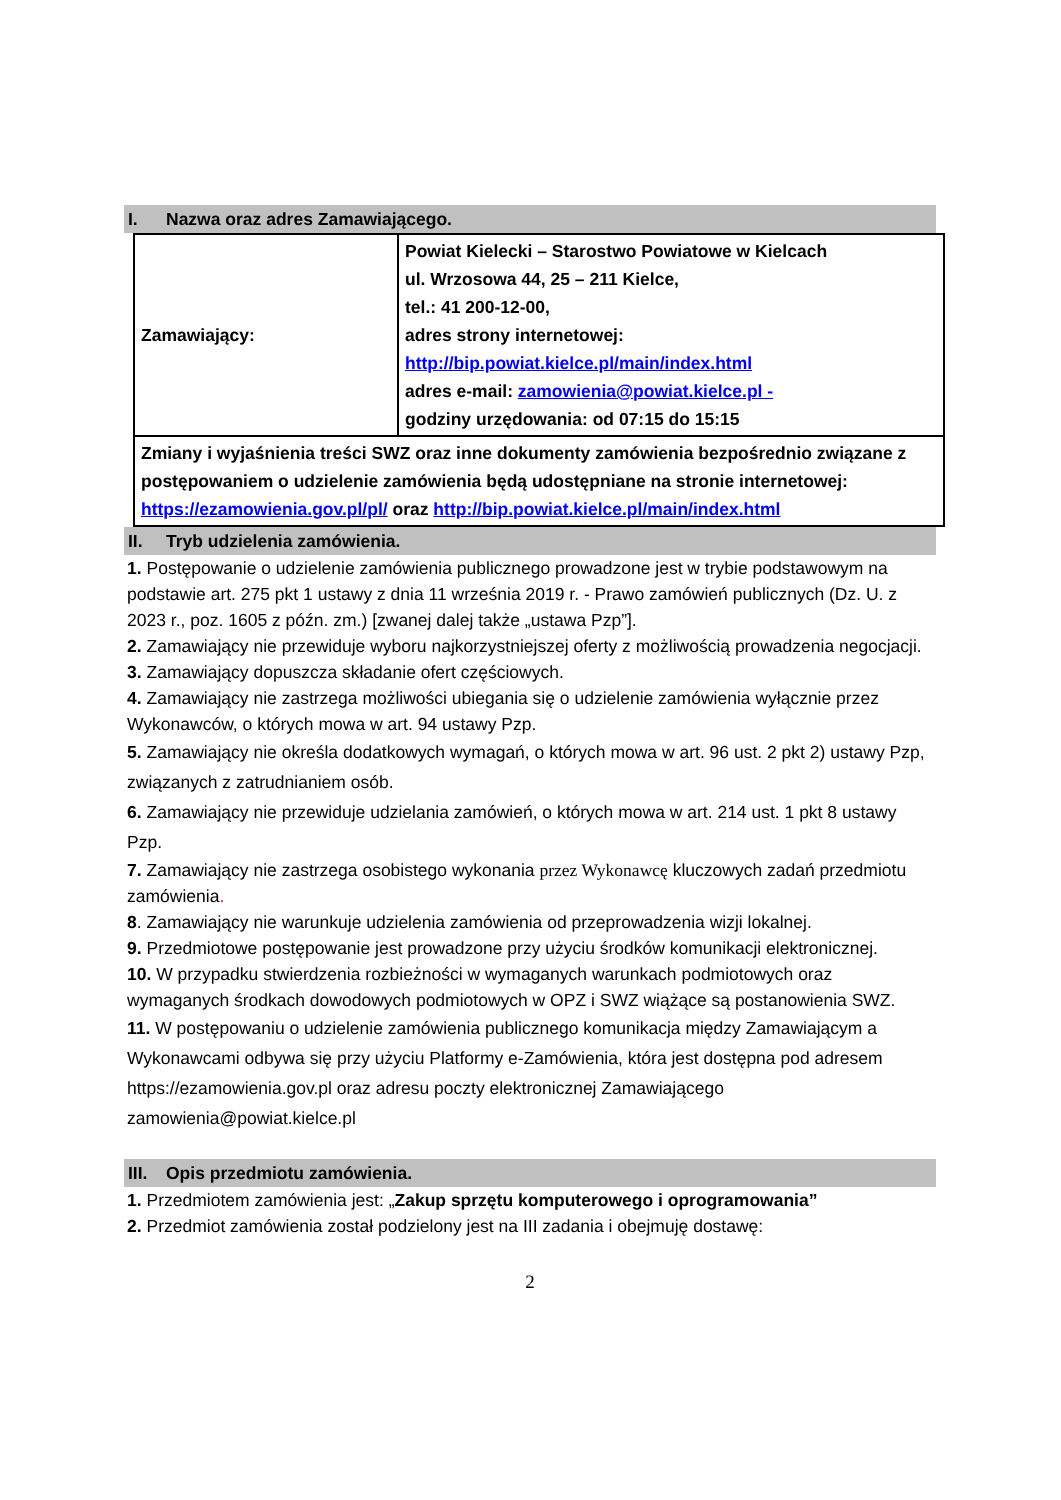I. Nazwa oraz adres Zamawiającego.
| Zamawiający: | Powiat Kielecki – Starostwo Powiatowe w Kielcach ul. Wrzosowa 44, 25 – 211 Kielce, tel.: 41 200-12-00, adres strony internetowej: http://bip.powiat.kielce.pl/main/index.html adres e-mail: zamowienia@powiat.kielce.pl - godziny urzędowania: od 07:15 do 15:15 |
| Zmiany i wyjaśnienia treści SWZ oraz inne dokumenty zamówienia bezpośrednio związane z postępowaniem o udzielenie zamówienia będą udostępniane na stronie internetowej: https://ezamowienia.gov.pl/pl/ oraz http://bip.powiat.kielce.pl/main/index.html | |
II. Tryb udzielenia zamówienia.
1. Postępowanie o udzielenie zamówienia publicznego prowadzone jest w trybie podstawowym na podstawie art. 275 pkt 1 ustawy z dnia 11 września 2019 r. - Prawo zamówień publicznych (Dz. U. z 2023 r., poz. 1605 z późn. zm.) [zwanej dalej także „ustawa Pzp”].
2. Zamawiający nie przewiduje wyboru najkorzystniejszej oferty z możliwością prowadzenia negocjacji.
3. Zamawiający dopuszcza składanie ofert częściowych.
4. Zamawiający nie zastrzega możliwości ubiegania się o udzielenie zamówienia wyłącznie przez Wykonawców, o których mowa w art. 94 ustawy Pzp.
5. Zamawiający nie określa dodatkowych wymagań, o których mowa w art. 96 ust. 2 pkt 2) ustawy Pzp, związanych z zatrudnianiem osób.
6. Zamawiający nie przewiduje udzielania zamówień, o których mowa w art. 214 ust. 1 pkt 8 ustawy Pzp.
7. Zamawiający nie zastrzega osobistego wykonania przez Wykonawcę kluczowych zadań przedmiotu zamówienia.
8. Zamawiający nie warunkuje udzielenia zamówienia od przeprowadzenia wizji lokalnej.
9. Przedmiotowe postępowanie jest prowadzone przy użyciu środków komunikacji elektronicznej.
10. W przypadku stwierdzenia rozbieżności w wymaganych warunkach podmiotowych oraz wymaganych środkach dowodowych podmiotowych w OPZ i SWZ wiążące są postanowienia SWZ.
11. W postępowaniu o udzielenie zamówienia publicznego komunikacja między Zamawiającym a Wykonawcami odbywa się przy użyciu Platformy e-Zamówienia, która jest dostępna pod adresem https://ezamowienia.gov.pl oraz adresu poczty elektronicznej Zamawiającego zamowienia@powiat.kielce.pl
III. Opis przedmiotu zamówienia.
1. Przedmiotem zamówienia jest: „Zakup sprzętu komputerowego i oprogramowania”
2. Przedmiot zamówienia został podzielony jest na III zadania i obejmuję dostawę:
2